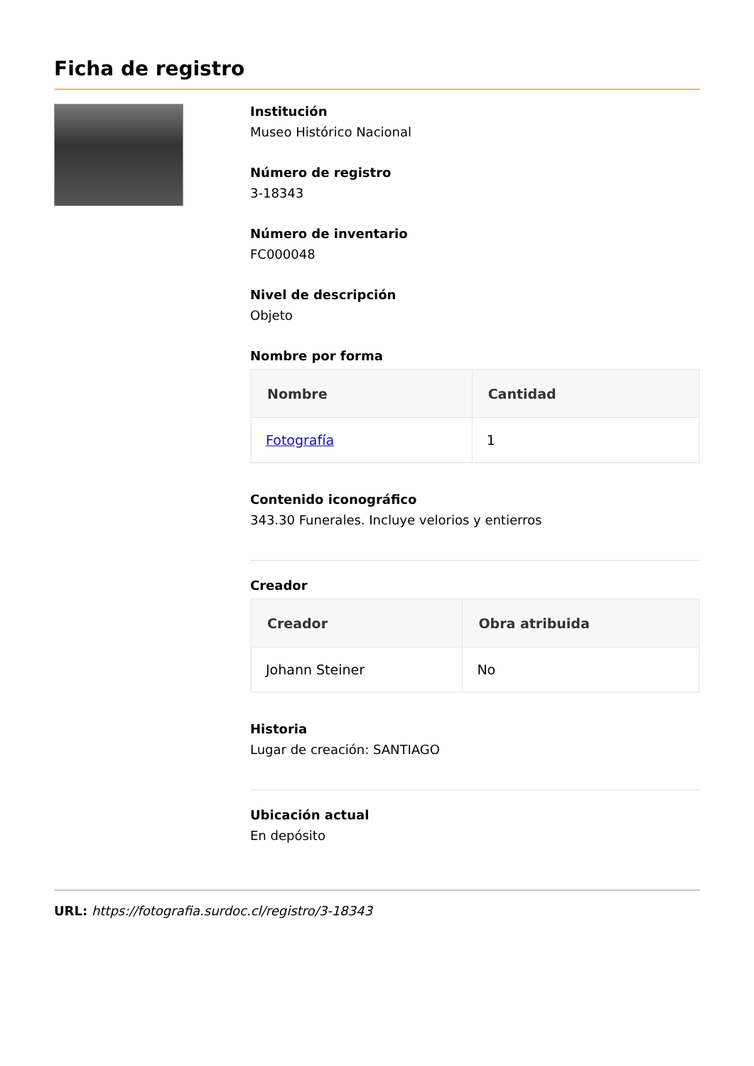Ficha de registro
Institución
Museo Histórico Nacional
Número de registro
3-18343
Número de inventario
FC000048
Nivel de descripción
Objeto
Nombre por forma
| Nombre | Cantidad |
| --- | --- |
| Fotografía | 1 |
Contenido iconográfico
343.30 Funerales. Incluye velorios y entierros
Creador
| Creador | Obra atribuida |
| --- | --- |
| Johann Steiner | No |
Historia
Lugar de creación: SANTIAGO
Ubicación actual
En depósito
URL: https://fotografia.surdoc.cl/registro/3-18343